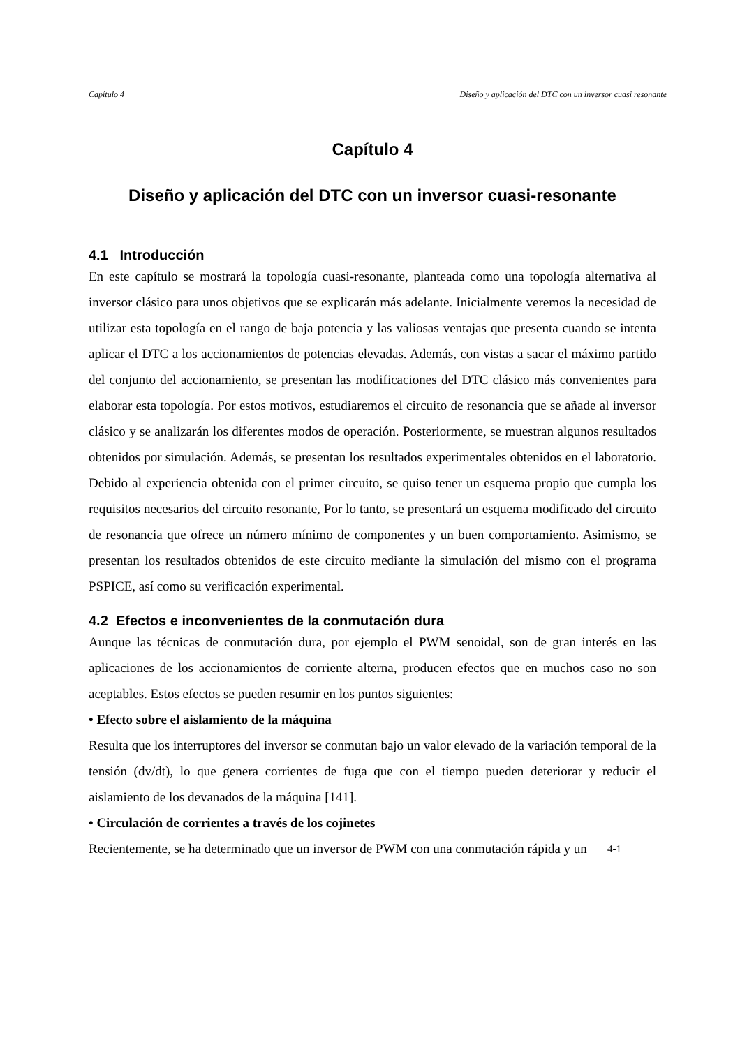Capítulo 4 Diseño y aplicación del DTC con un inversor cuasi resonante
Capítulo 4
Diseño y aplicación del DTC con un inversor cuasi-resonante
4.1 Introducción
En este capítulo se mostrará la topología cuasi-resonante, planteada como una topología alternativa al inversor clásico para unos objetivos que se explicarán más adelante. Inicialmente veremos la necesidad de utilizar esta topología en el rango de baja potencia y las valiosas ventajas que presenta cuando se intenta aplicar el DTC a los accionamientos de potencias elevadas. Además, con vistas a sacar el máximo partido del conjunto del accionamiento, se presentan las modificaciones del DTC clásico más convenientes para elaborar esta topología. Por estos motivos, estudiaremos el circuito de resonancia que se añade al inversor clásico y se analizarán los diferentes modos de operación. Posteriormente, se muestran algunos resultados obtenidos por simulación. Además, se presentan los resultados experimentales obtenidos en el laboratorio. Debido al experiencia obtenida con el primer circuito, se quiso tener un esquema propio que cumpla los requisitos necesarios del circuito resonante, Por lo tanto, se presentará un esquema modificado del circuito de resonancia que ofrece un número mínimo de componentes y un buen comportamiento. Asimismo, se presentan los resultados obtenidos de este circuito mediante la simulación del mismo con el programa PSPICE, así como su verificación experimental.
4.2 Efectos e inconvenientes de la conmutación dura
Aunque las técnicas de conmutación dura, por ejemplo el PWM senoidal, son de gran interés en las aplicaciones de los accionamientos de corriente alterna, producen efectos que en muchos caso no son aceptables. Estos efectos se pueden resumir en los puntos siguientes:
• Efecto sobre el aislamiento de la máquina
Resulta que los interruptores del inversor se conmutan bajo un valor elevado de la variación temporal de la tensión (dv/dt), lo que genera corrientes de fuga que con el tiempo pueden deteriorar y reducir el aislamiento de los devanados de la máquina [141].
• Circulación de corrientes a través de los cojinetes
Recientemente, se ha determinado que un inversor de PWM con una conmutación rápida y un
4-1